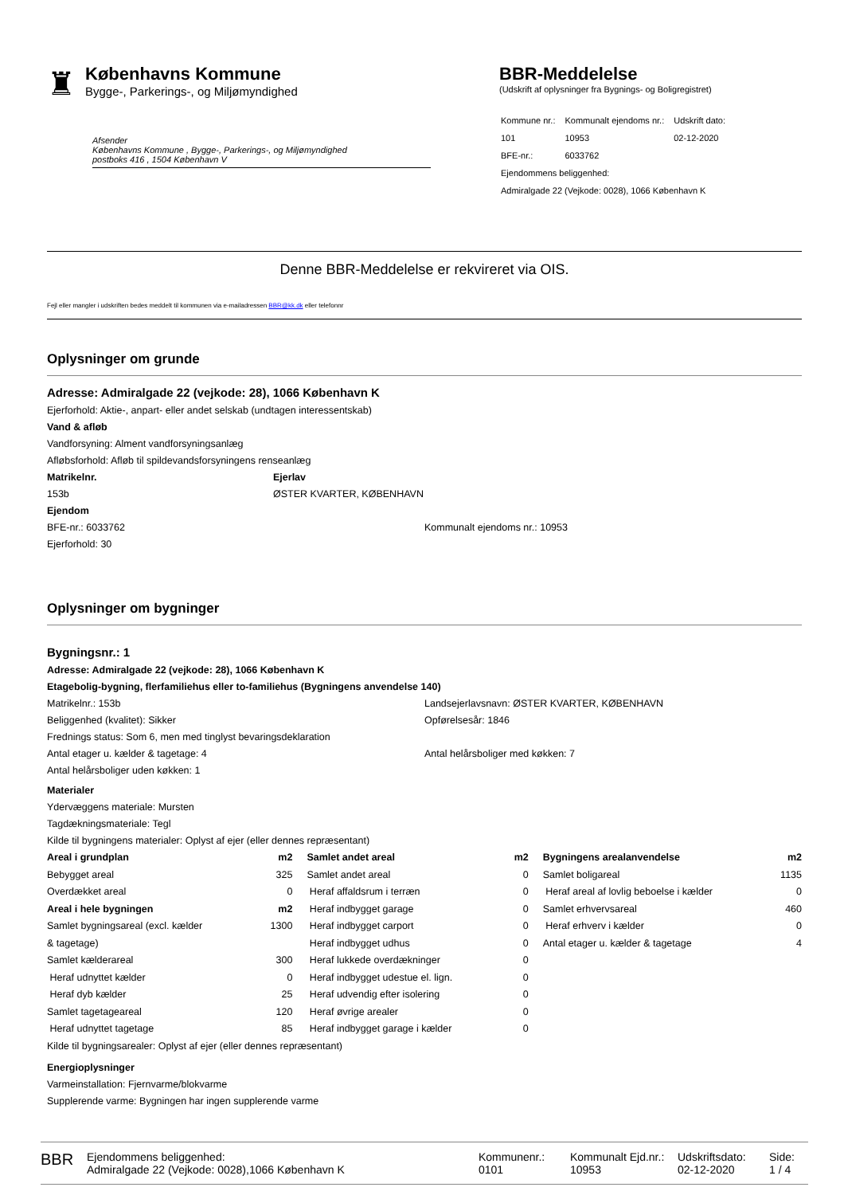♜
Københavns Kommune
Bygge-, Parkerings-, og Miljømyndighed
Afsender
Københavns Kommune , Bygge-, Parkerings-, og Miljømyndighed
postboks 416 , 1504 København V
BBR-Meddelelse
(Udskrift af oplysninger fra Bygnings- og Boligregistret)
| Kommune nr.: | Kommunalt ejendoms nr.: | Udskrift dato: |
| 101 | 10953 | 02-12-2020 |
| BFE-nr.: | 6033762 | |
| Ejendommens beliggenhed: | | |
| Admiralgade 22 (Vejkode: 0028), 1066 København K | | |
Denne BBR-Meddelelse er rekvireret via OIS.
Fejl eller mangler i udskriften bedes meddelt til kommunen via e-mailadressen BBR@kk.dk eller telefonnr
Oplysninger om grunde
Adresse: Admiralgade 22 (vejkode: 28), 1066 København K
Ejerforhold: Aktie-, anpart- eller andet selskab (undtagen interessentskab)
Vand & afløb
Vandforsyning: Alment vandforsyningsanlæg
Afløbsforhold: Afløb til spildevandsforsyningens renseanlæg
Matrikelnr.
153b
Ejerlav
ØSTER KVARTER, KØBENHAVN
Ejendom
BFE-nr.: 6033762
Ejerforhold: 30
Kommunalt ejendoms nr.: 10953
Oplysninger om bygninger
Bygningsnr.: 1
Adresse: Admiralgade 22 (vejkode: 28), 1066 København K
Etagebolig-bygning, flerfamiliehus eller to-familiehus (Bygningens anvendelse 140)
Matrikelnr.: 153b
Beliggenhed (kvalitet): Sikker
Landsejerlavsnavn: ØSTER KVARTER, KØBENHAVN
Opførelsesår: 1846
Frednings status: Som 6, men med tinglyst bevaringsdeklaration
Antal etager u. kælder & tagetage: 4
Antal helårsboliger uden køkken: 1
Antal helårsboliger med køkken: 7
Materialer
Ydervæggens materiale: Mursten
Tagdækningsmateriale: Tegl
Kilde til bygningens materialer: Oplyst af ejer (eller dennes repræsentant)
| Areal i grundplan | m2 | Samlet andet areal | m2 | Bygningens arealanvendelse | m2 |
| --- | --- | --- | --- | --- | --- |
| Bebygget areal | 325 | Samlet andet areal | 0 | Samlet boligareal | 1135 |
| Overdækket areal | 0 | Heraf affaldsrum i terræn | 0 | Heraf areal af lovlig beboelse i kælder | 0 |
| Areal i hele bygningen | m2 | Heraf indbygget garage | 0 | Samlet erhvervsareal | 460 |
| Samlet bygningsareal (excl. kælder | 1300 | Heraf indbygget carport | 0 | Heraf erhverv i kælder | 0 |
| & tagetage) | | Heraf indbygget udhus | 0 | Antal etager u. kælder & tagetage | 4 |
| Samlet kælderareal | 300 | Heraf lukkede overdækninger | 0 | | |
| Heraf udnyttet kælder | 0 | Heraf indbygget udestue el. lign. | 0 | | |
| Heraf dyb kælder | 25 | Heraf udvendig efter isolering | 0 | | |
| Samlet tagetageareal | 120 | Heraf øvrige arealer | 0 | | |
| Heraf udnyttet tagetage | 85 | Heraf indbygget garage i kælder | 0 | | |
Kilde til bygningsarealer: Oplyst af ejer (eller dennes repræsentant)
Energioplysninger
Varmeinstallation: Fjernvarme/blokvarme
Supplerende varme: Bygningen har ingen supplerende varme
BBR
Ejendommens beliggenhed:
Admiralgade 22 (Vejkode: 0028),1066 København K
Kommunenr.:
0101
Kommunalt Ejd.nr.:
10953
Udskriftsdato:
02-12-2020
Side:
1 / 4